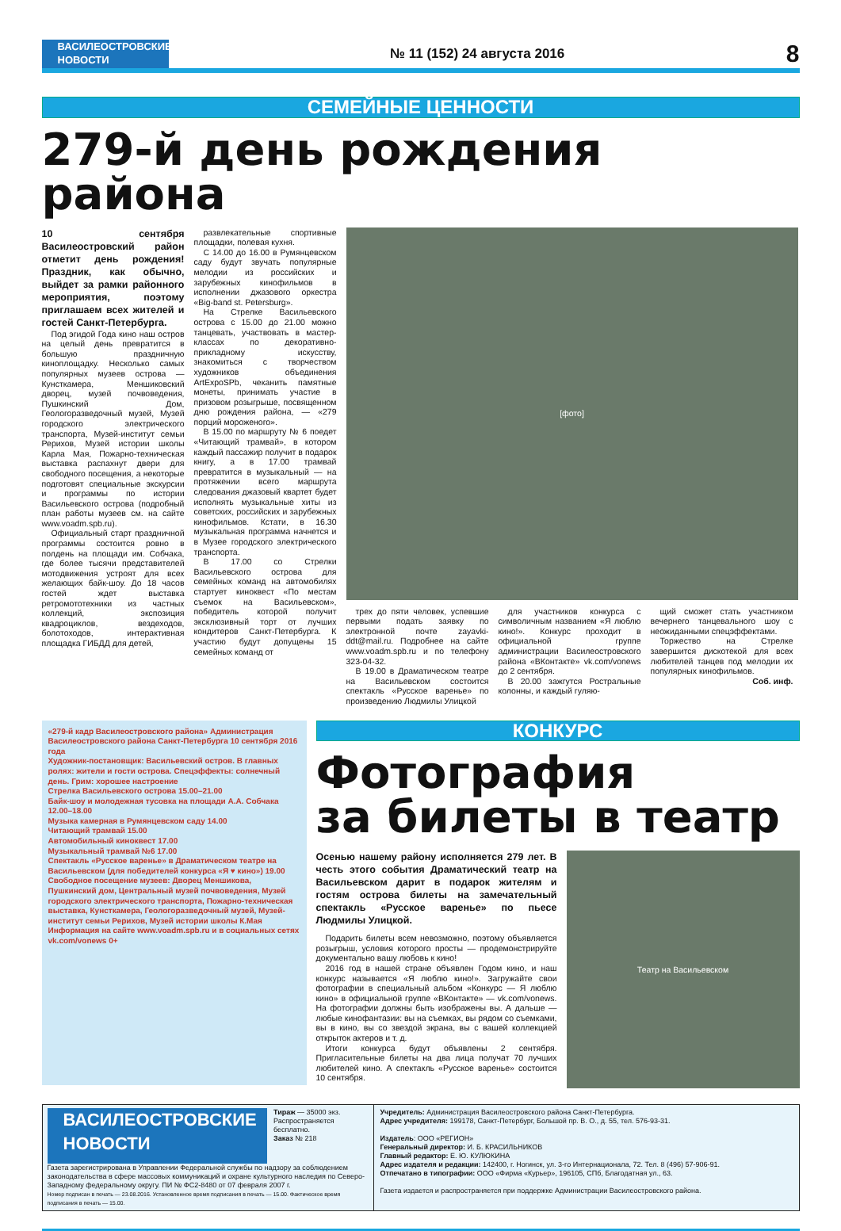ВАСИЛЕОСТРОВСКИЕ
НОВОСТИ
№ 11 (152) 24 августа 2016
8
СЕМЕЙНЫЕ ЦЕННОСТИ
279-й день рождения
района
10 сентября Василеостровский район отметит день рождения! Праздник, как обычно, выйдет за рамки районного мероприятия, поэтому приглашаем всех жителей и гостей Санкт-Петербурга.
Под эгидой Года кино наш остров на целый день превратится в большую праздничную киноплощадку. Несколько самых популярных музеев острова — Кунсткамера, Меншиковский дворец, музей почвоведения, Пушкинский Дом, Геологоразведочный музей, Музей городского электрического транспорта, Музей-институт семьи Рерихов, Музей истории школы Карла Мая, Пожарно-техническая выставка распахнут двери для свободного посещения, а некоторые подготовят специальные экскурсии и программы по истории Васильевского острова (подробный план работы музеев см. на сайте www.voadm.spb.ru).
Официальный старт праздничной программы состоится ровно в полдень на площади им. Собчака, где более тысячи представителей мотодвижения устроят для всех желающих байк-шоу. До 18 часов гостей ждет выставка ретромототехники из частных коллекций, экспозиция квадроциклов, вездеходов, болотоходов, интерактивная площадка ГИБДД для детей,
развлекательные спортивные площадки, полевая кухня.
С 14.00 до 16.00 в Румянцевском саду будут звучать популярные мелодии из российских и зарубежных кинофильмов в исполнении джазового оркестра «Big-band st. Petersburg».
На Стрелке Васильевского острова с 15.00 до 21.00 можно танцевать, участвовать в мастер-классах по декоративно-прикладному искусству, знакомиться с творчеством художников объединения ArtExpoSPb, чеканить памятные монеты, принимать участие в призовом розыгрыше, посвященном дню рождения района, — «279 порций мороженого».
В 15.00 по маршруту № 6 поедет «Читающий трамвай», в котором каждый пассажир получит в подарок книгу, а в 17.00 трамвай превратится в музыкальный — на протяжении всего маршрута следования джазовый квартет будет исполнять музыкальные хиты из советских, российских и зарубежных кинофильмов. Кстати, в 16.30 музыкальная программа начнется и в Музее городского электрического транспорта.
В 17.00 со Стрелки Васильевского острова для семейных команд на автомобилях стартует киноквест «По местам съемок на Васильевском», победитель которой получит эксклюзивный торт от лучших кондитеров Санкт-Петербурга. К участию будут допущены 15 семейных команд от
[фото]
трех до пяти человек, успевшие первыми подать заявку по электронной почте zayavki-ddt@mail.ru. Подробнее на сайте www.voadm.spb.ru и по телефону 323-04-32.
В 19.00 в Драматическом театре на Васильевском состоится спектакль «Русское варенье» по произведению Людмилы Улицкой
для участников конкурса с символичным названием «Я люблю кино!». Конкурс проходит в официальной группе администрации Василеостровского района «ВКонтакте» vk.com/vonews до 2 сентября.
В 20.00 зажгутся Ростральные колонны, и каждый гуляю-
щий сможет стать участником вечернего танцевального шоу с неожиданными спецэффектами.
Торжество на Стрелке завершится дискотекой для всех любителей танцев под мелодии их популярных кинофильмов.
Соб. инф.
«279-й кадр Василеостровского района» Администрация Василеостровского района Санкт-Петербурга 10 сентября 2016 года
Художник-постановщик: Васильевский остров. В главных ролях: жители и гости острова. Спецэффекты: солнечный день. Грим: хорошее настроение
Стрелка Васильевского острова 15.00–21.00
Байк-шоу и молодежная тусовка на площади А.А. Собчака 12.00–18.00
Музыка камерная в Румянцевском саду 14.00
Читающий трамвай 15.00
Автомобильный киноквест 17.00
Музыкальный трамвай №6 17.00
Спектакль «Русское варенье» в Драматическом театре на Васильевском (для победителей конкурса «Я ♥ кино») 19.00
Свободное посещение музеев: Дворец Меншикова, Пушкинский дом, Центральный музей почвоведения, Музей городского электрического транспорта, Пожарно-техническая выставка, Кунсткамера, Геологоразведочный музей, Музей-институт семьи Рерихов, Музей истории школы К.Мая
Информация на сайте www.voadm.spb.ru и в социальных сетях vk.com/vonews 0+
КОНКУРС
Фотография
за билеты в театр
Осенью нашему району исполняется 279 лет. В честь этого события Драматический театр на Васильевском дарит в подарок жителям и гостям острова билеты на замечательный спектакль «Русское варенье» по пьесе Людмилы Улицкой.
Подарить билеты всем невозможно, поэтому объявляется розыгрыш, условия которого просты — продемонстрируйте документально вашу любовь к кино!
2016 год в нашей стране объявлен Годом кино, и наш конкурс называется «Я люблю кино!». Загружайте свои фотографии в специальный альбом «Конкурс — Я люблю кино» в официальной группе «ВКонтакте» — vk.com/vonews. На фотографии должны быть изображены вы. А дальше — любые кинофантазии: вы на съемках, вы рядом со съемками, вы в кино, вы со звездой экрана, вы с вашей коллекцией открыток актеров и т. д.
Итоги конкурса будут объявлены 2 сентября. Пригласительные билеты на два лица получат 70 лучших любителей кино. А спектакль «Русское варенье» состоится 10 сентября.
Театр на Васильевском
ВАСИЛЕОСТРОВСКИЕ НОВОСТИ
Тираж — 35000 экз.
Распространяется бесплатно.
Заказ № 218
Газета зарегистрирована в Управлении Федеральной службы по надзору за соблюдением законодательства в сфере массовых коммуникаций и охране культурного наследия по Северо-Западному федеральному округу. ПИ № ФС2-8480 от 07 февраля 2007 г.
Номер подписан в печать — 23.08.2016. Установленное время подписания в печать — 15.00. Фактическое время подписания в печать — 15.00.
Учредитель: Администрация Василеостровского района Санкт-Петербурга.
Адрес учредителя: 199178, Санкт-Петербург, Большой пр. В. О., д. 55, тел. 576-93-31.
Издатель: ООО «РЕГИОН»
Генеральный директор: И. Б. КРАСИЛЬНИКОВ
Главный редактор: Е. Ю. КУЛЮКИНА
Адрес издателя и редакции: 142400, г. Ногинск, ул. 3-го Интернационала, 72. Тел. 8 (496) 57-906-91.
Отпечатано в типографии: ООО «Фирма «Курьер», 196105, СПб, Благодатная ул., 63.
Газета издается и распространяется при поддержке Администрации Василеостровского района.